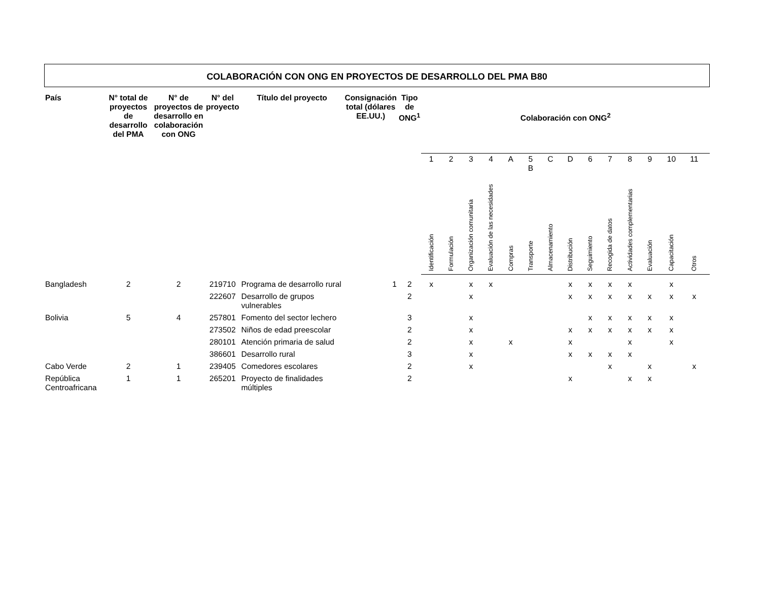COLABORACIÓN CON ONG EN PROYECTOS DE DESARROLLO DEL PMA B80
| País | N° total de proyectos de desarrollo del PMA | N° de proyectos de desarrollo en colaboración con ONG | N° del proyecto | Título del proyecto | Consignación total (dólares EE.UU.) | Tipo de ONG<sup>1</sup> | Colaboración con ONG<sup>2</sup> | | | | | | | | | | | | | | |
| --- | --- | --- | --- | --- | --- | --- | --- | --- | --- | --- | --- | --- | --- | --- | --- | --- | --- | --- | --- | --- | --- |
| | | | | | | | 1 | 2 | 3 | 4 | A | 5 B | C | D | 6 | 7 | 8 | 9 | 10 | 11 | |
| | | | | | | | Identificación | Formulación | Organización comunitaria | Evaluación de las necesidades | Compras | Transporte | Almacenamiento | Distribución | Seguimiento | Recogida de datos | Actividades complementarias | Evaluación | Capacitación | Otros | |
| Bangladesh | 2 | 2 | 219710 | Programa de desarrollo rural | 1 | 2 | x | | x | x | | | | x | x | x | x | | x | | |
| | | | 222607 | Desarrollo de grupos vulnerables | | 2 | | | x | | | | | x | x | x | x | x | x | x | |
| Bolivia | 5 | 4 | 257801 | Fomento del sector lechero | | 3 | | | x | | | | | | x | x | x | x | x | | |
| | | | 273502 | Niños de edad preescolar | | 2 | | | x | | | | | x | x | x | x | x | x | | |
| | | | 280101 | Atención primaria de salud | | 2 | | | x | | x | | | x | | | x | | x | | |
| | | | 386601 | Desarrollo rural | | 3 | | | x | | | | | x | x | x | x | | | | |
| Cabo Verde | 2 | 1 | 239405 | Comedores escolares | | 2 | | | x | | | | | | | x | | x | | x | |
| República Centroafricana | 1 | 1 | 265201 | Proyecto de finalidades múltiples | | 2 | | | | | | | | x | | | x | x | | | |